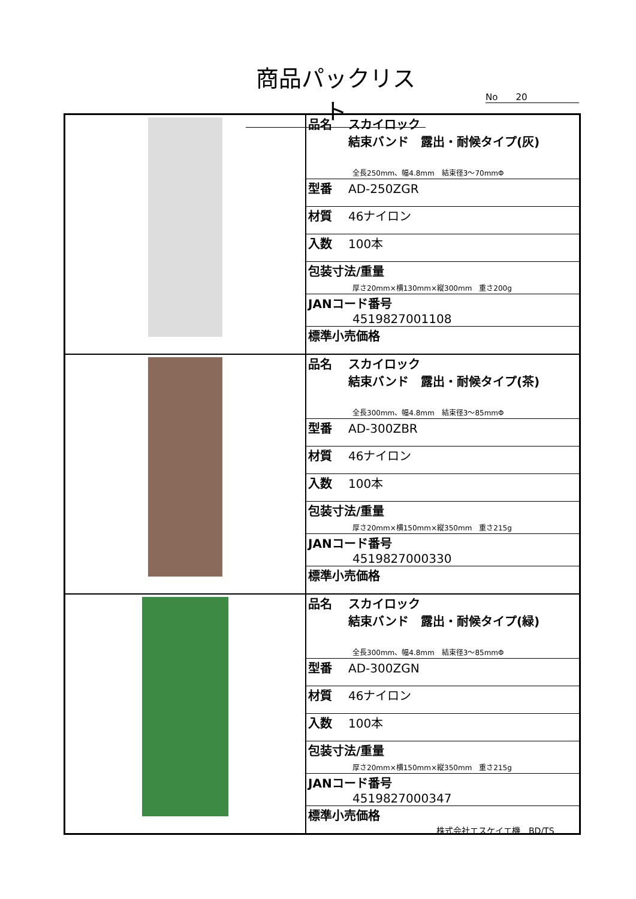商品パックリスト
No　　20
| | / 品名 スカイロック 結束バンド 露出・耐候タイプ(灰) 全長250mm、幅4.8mm 結束径3～70mmΦ / / 型番 AD-250ZGR / / 材質 46ナイロン / / 入数 100本 / / 包装寸法/重量 厚さ20mm×横130mm×縦300mm 重さ200g / / JANコード番号 4519827001108 / / 標準小売価格 / |
| | / 品名 スカイロック 結束バンド 露出・耐候タイプ(茶) 全長300mm、幅4.8mm 結束径3～85mmΦ / / 型番 AD-300ZBR / / 材質 46ナイロン / / 入数 100本 / / 包装寸法/重量 厚さ20mm×横150mm×縦350mm 重さ215g / / JANコード番号 4519827000330 / / 標準小売価格 / |
| | / 品名 スカイロック 結束バンド 露出・耐候タイプ(緑) 全長300mm、幅4.8mm 結束径3～85mmΦ / / 型番 AD-300ZGN / / 材質 46ナイロン / / 入数 100本 / / 包装寸法/重量 厚さ20mm×横150mm×縦350mm 重さ215g / / JANコード番号 4519827000347 / / 標準小売価格 / |
株式会社エスケイエ機　BD/TS